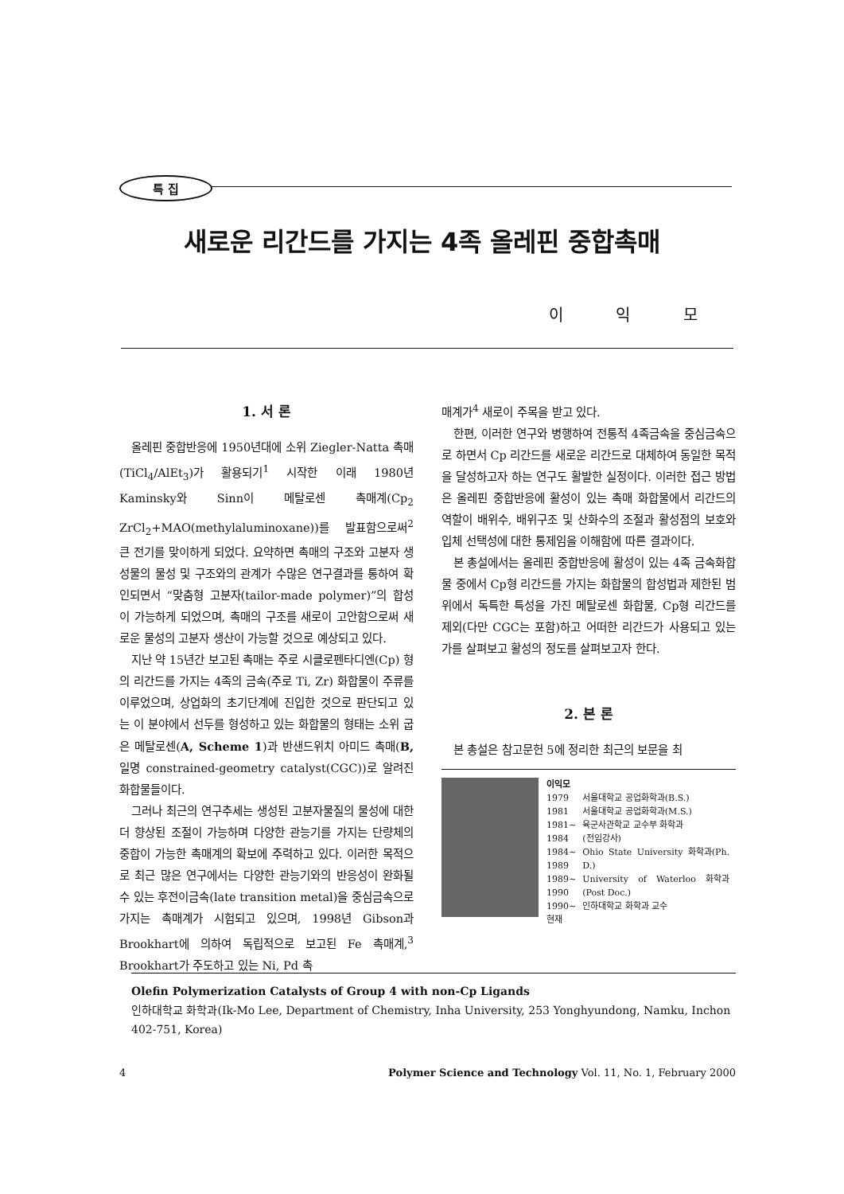특 집
새로운 리간드를 가지는 4족 올레핀 중합촉매
이 익 모
1. 서 론
올레핀 중합반응에 1950년대에 소위 Ziegler-Natta 촉매(TiCl<sub>4</sub>/AlEt<sub>3</sub>)가 활용되기<sup>1</sup> 시작한 이래 1980년 Kaminsky와 Sinn이 메탈로센 촉매계(Cp<sub>2</sub> ZrCl<sub>2</sub>+MAO(methylaluminoxane))를 발표함으로써<sup>2</sup> 큰 전기를 맞이하게 되었다. 요약하면 촉매의 구조와 고분자 생성물의 물성 및 구조와의 관계가 수많은 연구결과를 통하여 확인되면서 “맞춤형 고분자(tailor-made polymer)”의 합성이 가능하게 되었으며, 촉매의 구조를 새로이 고안함으로써 새로운 물성의 고분자 생산이 가능할 것으로 예상되고 있다.
지난 약 15년간 보고된 촉매는 주로 시클로펜타디엔(Cp) 형의 리간드를 가지는 4족의 금속(주로 Ti, Zr) 화합물이 주류를 이루었으며, 상업화의 초기단계에 진입한 것으로 판단되고 있는 이 분야에서 선두를 형성하고 있는 화합물의 형태는 소위 굽은 메탈로센(A, Scheme 1)과 반샌드위치 아미드 촉매(B, 일명 constrained-geometry catalyst(CGC))로 알려진 화합물들이다.
그러나 최근의 연구추세는 생성된 고분자물질의 물성에 대한 더 향상된 조절이 가능하며 다양한 관능기를 가지는 단량체의 중합이 가능한 촉매계의 확보에 주력하고 있다. 이러한 목적으로 최근 많은 연구에서는 다양한 관능기와의 반응성이 완화될 수 있는 후전이금속(late transition metal)을 중심금속으로 가지는 촉매계가 시험되고 있으며, 1998년 Gibson과 Brookhart에 의하여 독립적으로 보고된 Fe 촉매계,<sup>3</sup> Brookhart가 주도하고 있는 Ni, Pd 촉
매계가<sup>4</sup> 새로이 주목을 받고 있다.
한편, 이러한 연구와 병행하여 전통적 4족금속을 중심금속으로 하면서 Cp 리간드를 새로운 리간드로 대체하여 동일한 목적을 달성하고자 하는 연구도 활발한 실정이다. 이러한 접근 방법은 올레핀 중합반응에 활성이 있는 촉매 화합물에서 리간드의 역할이 배위수, 배위구조 및 산화수의 조절과 활성점의 보호와 입체 선택성에 대한 통제임을 이해함에 따른 결과이다.
본 총설에서는 올레핀 중합반응에 활성이 있는 4족 금속화합물 중에서 Cp형 리간드를 가지는 화합물의 합성법과 제한된 범위에서 독특한 특성을 가진 메탈로센 화합물, Cp형 리간드를 제외(다만 CGC는 포함)하고 어떠한 리간드가 사용되고 있는가를 살펴보고 활성의 정도를 살펴보고자 한다.
2. 본 론
본 총설은 참고문헌 5에 정리한 최근의 보문을 최
이익모
| 1979 | 서울대학교 공업화학과(B.S.) |
| 1981 | 서울대학교 공업화학과(M.S.) |
| 1981~ 1984 | 육군사관학교 교수부 화학과 (전임강사) |
| 1984~ 1989 | Ohio State University 화학과(Ph. D.) |
| 1989~ 1990 | University of Waterloo 화학과(Post Doc.) |
| 1990~ 현재 | 인하대학교 화학과 교수 |
Olefin Polymerization Catalysts of Group 4 with non-Cp Ligands
인하대학교 화학과(Ik-Mo Lee, Department of Chemistry, Inha University, 253 Yonghyundong, Namku, Inchon 402-751, Korea)
4 Polymer Science and Technology Vol. 11, No. 1, February 2000